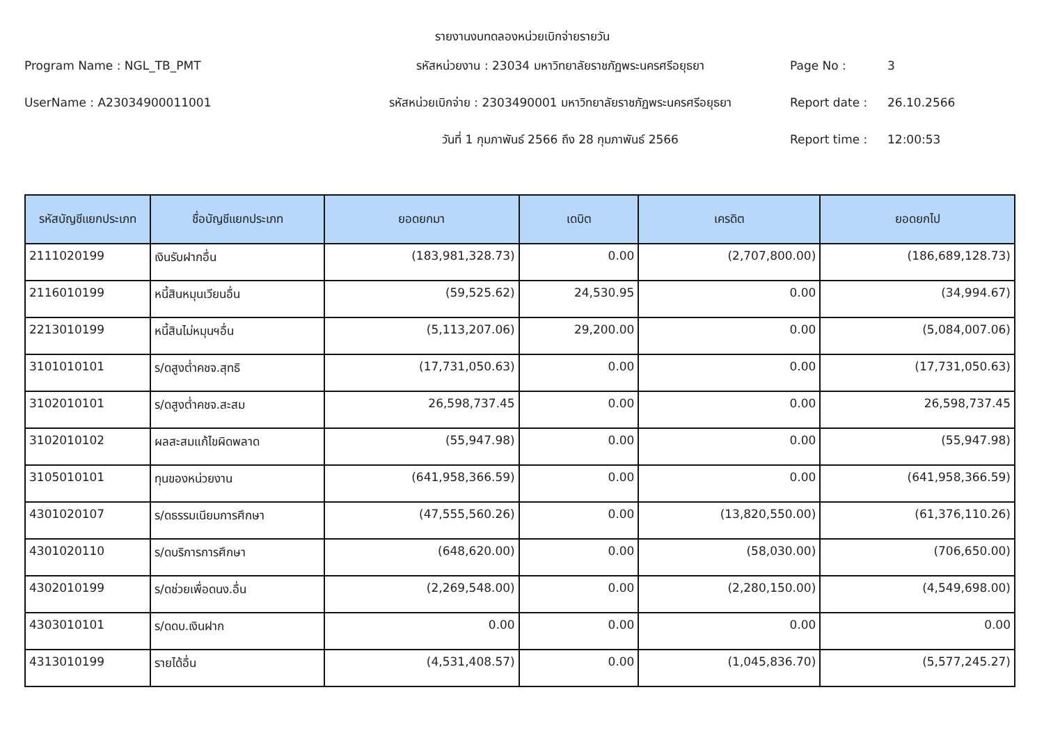รายงานงบทดลองหน่วยเบิกจ่ายรายวัน
Program Name : NGL_TB_PMT
รหัสหน่วยงาน : 23034 มหาวิทยาลัยราชภัฏพระนครศรีอยุธยา
Page No :
3
UserName : A23034900011001
รหัสหน่วยเบิกจ่าย : 2303490001 มหาวิทยาลัยราชภัฏพระนครศรีอยุธยา
Report date :
26.10.2566
วันที่ 1 กุมภาพันธ์ 2566 ถึง 28 กุมภาพันธ์ 2566
Report time :
12:00:53
| รหัสบัญชีแยกประเภท | ชื่อบัญชีแยกประเภท | ยอดยกมา | เดบิต | เครดิต | ยอดยกไป |
| --- | --- | --- | --- | --- | --- |
| 2111020199 | เงินรับฝากอื่น | (183,981,328.73) | 0.00 | (2,707,800.00) | (186,689,128.73) |
| 2116010199 | หนี้สินหมุนเวียนอื่น | (59,525.62) | 24,530.95 | 0.00 | (34,994.67) |
| 2213010199 | หนี้สินไม่หมุนฯอื่น | (5,113,207.06) | 29,200.00 | 0.00 | (5,084,007.06) |
| 3101010101 | ร/ดสูงต่ำคชจ.สุทธิ | (17,731,050.63) | 0.00 | 0.00 | (17,731,050.63) |
| 3102010101 | ร/ดสูงต่ำคชจ.สะสม | 26,598,737.45 | 0.00 | 0.00 | 26,598,737.45 |
| 3102010102 | ผลสะสมแก้ไขผิดพลาด | (55,947.98) | 0.00 | 0.00 | (55,947.98) |
| 3105010101 | ทุนของหน่วยงาน | (641,958,366.59) | 0.00 | 0.00 | (641,958,366.59) |
| 4301020107 | ร/ดธรรมเนียมการศึกษา | (47,555,560.26) | 0.00 | (13,820,550.00) | (61,376,110.26) |
| 4301020110 | ร/ดบริการการศึกษา | (648,620.00) | 0.00 | (58,030.00) | (706,650.00) |
| 4302010199 | ร/ดช่วยเพื่อดนง.อื่น | (2,269,548.00) | 0.00 | (2,280,150.00) | (4,549,698.00) |
| 4303010101 | ร/ดดบ.เงินฝาก | 0.00 | 0.00 | 0.00 | 0.00 |
| 4313010199 | รายได้อื่น | (4,531,408.57) | 0.00 | (1,045,836.70) | (5,577,245.27) |